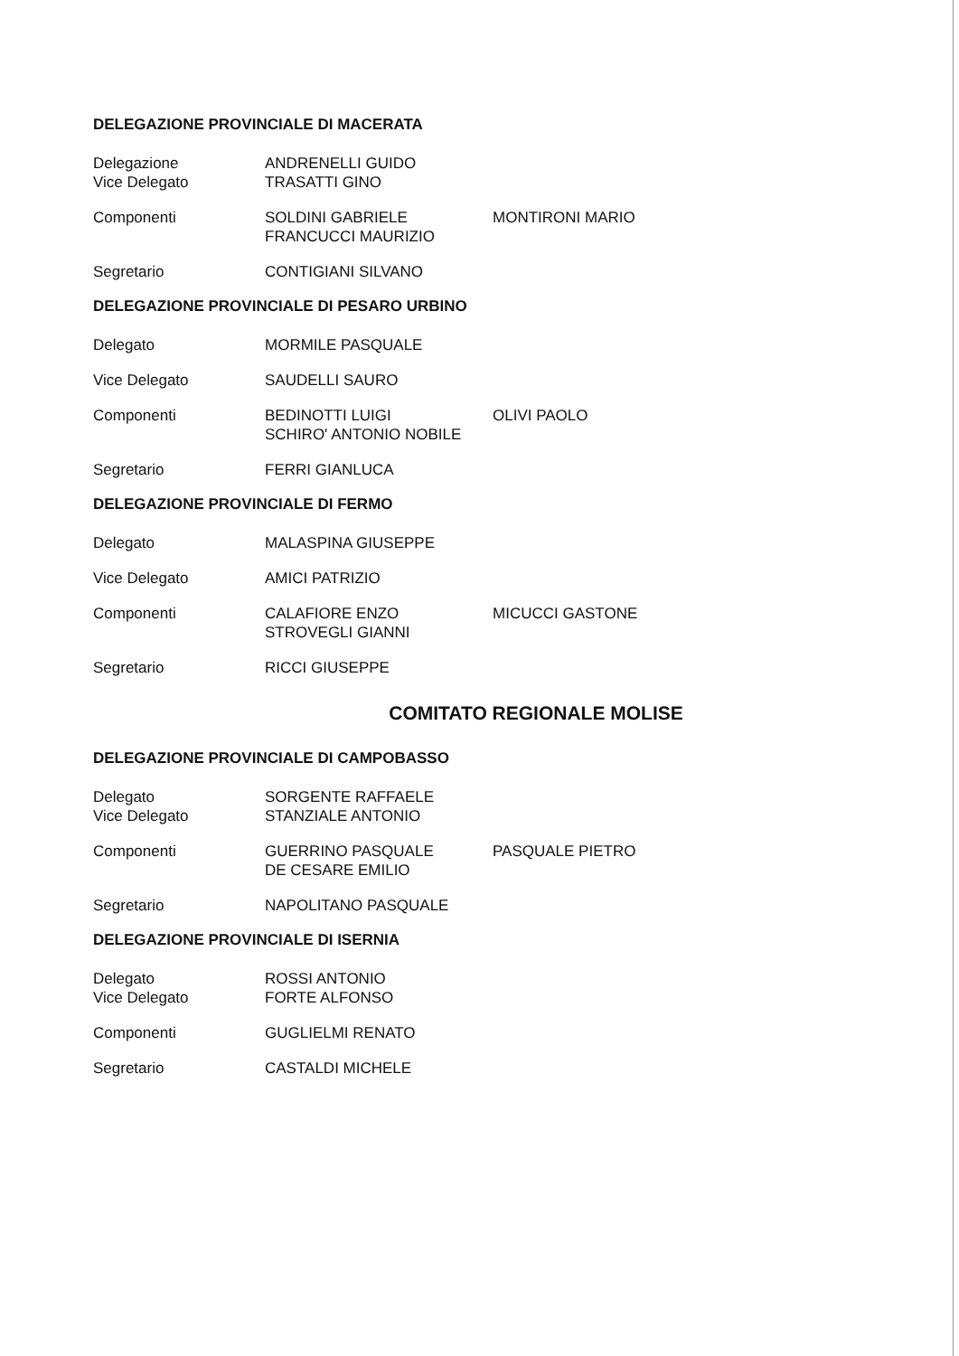DELEGAZIONE PROVINCIALE DI MACERATA
Delegazione
Vice Delegato
ANDRENELLI GUIDO
TRASATTI GINO
Componenti SOLDINI GABRIELE
FRANCUCCI MAURIZIO
MONTIRONI MARIO
Segretario CONTIGIANI SILVANO
DELEGAZIONE PROVINCIALE DI PESARO URBINO
Delegato MORMILE PASQUALE
Vice Delegato SAUDELLI SAURO
Componenti BEDINOTTI LUIGI
SCHIRO' ANTONIO NOBILE
OLIVI PAOLO
Segretario FERRI GIANLUCA
DELEGAZIONE PROVINCIALE DI FERMO
Delegato MALASPINA GIUSEPPE
Vice Delegato AMICI PATRIZIO
Componenti CALAFIORE ENZO
STROVEGLI GIANNI
MICUCCI GASTONE
Segretario RICCI GIUSEPPE
COMITATO REGIONALE MOLISE
DELEGAZIONE PROVINCIALE DI CAMPOBASSO
Delegato
Vice Delegato
SORGENTE RAFFAELE
STANZIALE ANTONIO
Componenti GUERRINO PASQUALE
DE CESARE EMILIO
PASQUALE PIETRO
Segretario NAPOLITANO PASQUALE
DELEGAZIONE PROVINCIALE DI ISERNIA
Delegato
Vice Delegato
ROSSI ANTONIO
FORTE ALFONSO
Componenti GUGLIELMI RENATO
Segretario CASTALDI MICHELE